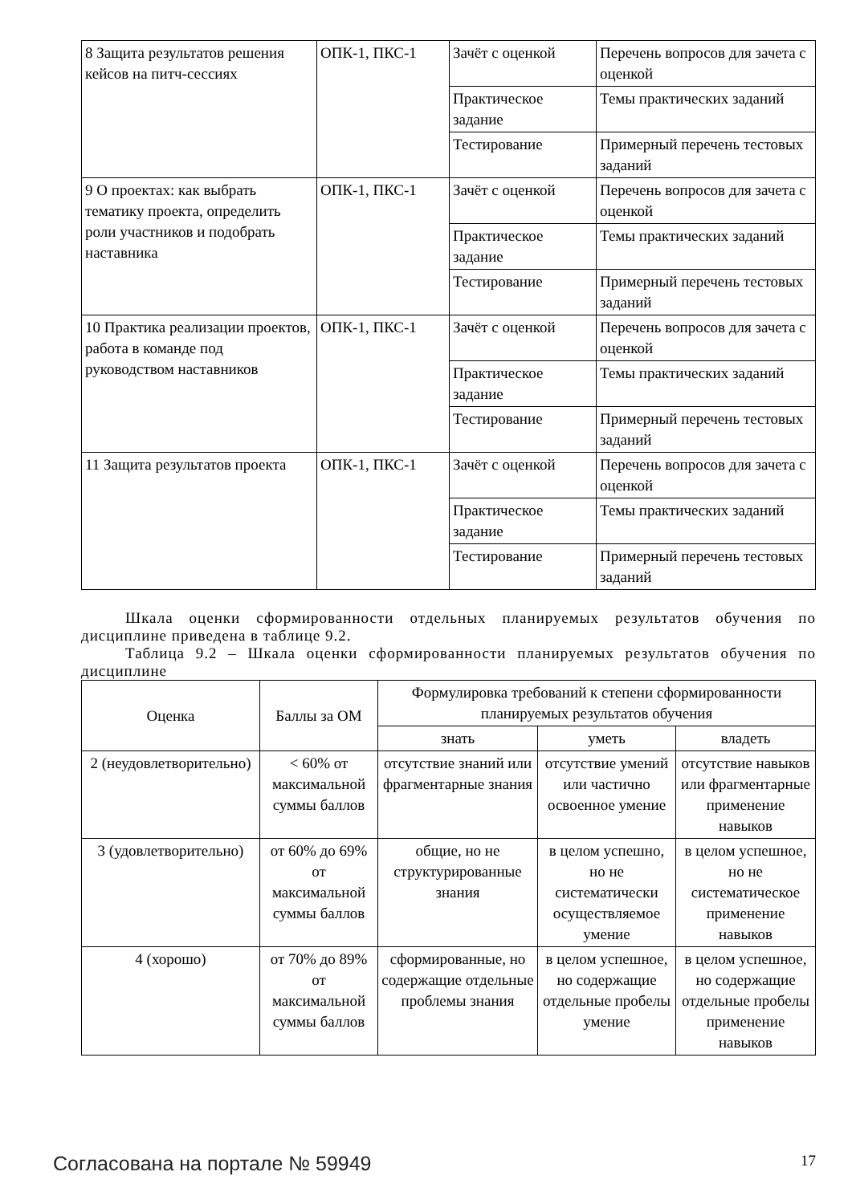| 8 Защита результатов решения кейсов на питч-сессиях | ОПК-1, ПКС-1 | Зачёт с оценкой | Перечень вопросов для зачета с оценкой |
| | | Практическое задание | Темы практических заданий |
| | | Тестирование | Примерный перечень тестовых заданий |
| 9 О проектах: как выбрать тематику проекта, определить роли участников и подобрать наставника | ОПК-1, ПКС-1 | Зачёт с оценкой | Перечень вопросов для зачета с оценкой |
| | | Практическое задание | Темы практических заданий |
| | | Тестирование | Примерный перечень тестовых заданий |
| 10 Практика реализации проектов, работа в команде под руководством наставников | ОПК-1, ПКС-1 | Зачёт с оценкой | Перечень вопросов для зачета с оценкой |
| | | Практическое задание | Темы практических заданий |
| | | Тестирование | Примерный перечень тестовых заданий |
| 11 Защита результатов проекта | ОПК-1, ПКС-1 | Зачёт с оценкой | Перечень вопросов для зачета с оценкой |
| | | Практическое задание | Темы практических заданий |
| | | Тестирование | Примерный перечень тестовых заданий |
Шкала оценки сформированности отдельных планируемых результатов обучения по дисциплине приведена в таблице 9.2.
Таблица 9.2 – Шкала оценки сформированности планируемых результатов обучения по дисциплине
| Оценка | Баллы за ОМ | Формулировка требований к степени сформированности планируемых результатов обучения | | |
| --- | --- | --- | --- | --- |
| | | знать | уметь | владеть |
| 2 (неудовлетворительно) | < 60% от максимальной суммы баллов | отсутствие знаний или фрагментарные знания | отсутствие умений или частично освоенное умение | отсутствие навыков или фрагментарные применение навыков |
| 3 (удовлетворительно) | от 60% до 69% от максимальной суммы баллов | общие, но не структурированные знания | в целом успешно, но не систематически осуществляемое умение | в целом успешное, но не систематическое применение навыков |
| 4 (хорошо) | от 70% до 89% от максимальной суммы баллов | сформированные, но содержащие отдельные проблемы знания | в целом успешное, но содержащие отдельные пробелы умение | в целом успешное, но содержащие отдельные пробелы применение навыков |
Согласована на портале № 59949 17